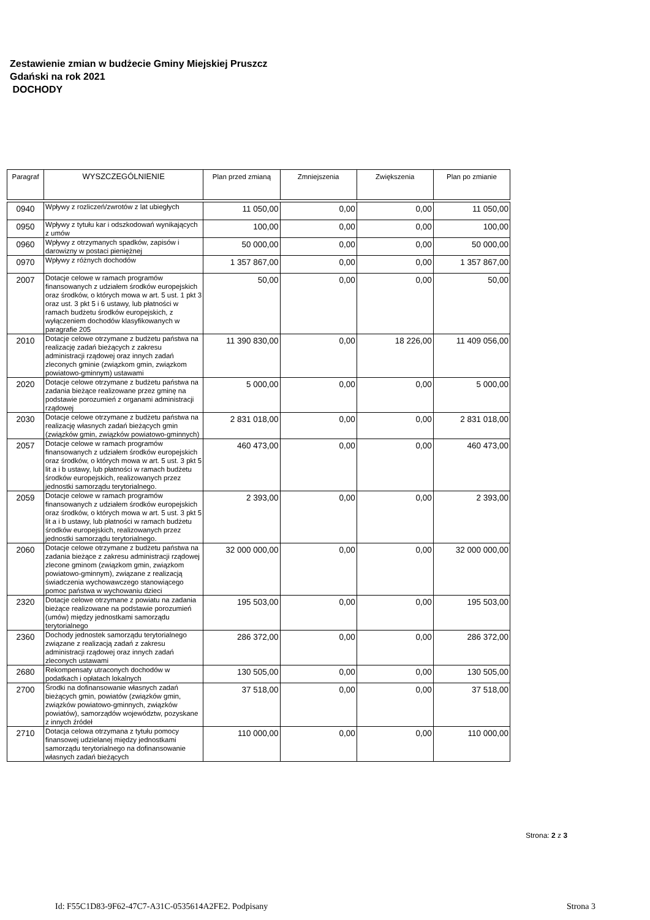Zestawienie zmian w budżecie Gminy Miejskiej Pruszcz
Gdański na rok 2021
DOCHODY
| Paragraf | WYSZCZEGÓLNIENIE | Plan przed zmianą | Zmniejszenia | Zwiększenia | Plan po zmianie |
| --- | --- | --- | --- | --- | --- |
| 0940 | Wpływy z rozliczeń/zwrotów z lat ubiegłych | 11 050,00 | 0,00 | 0,00 | 11 050,00 |
| 0950 | Wpływy z tytułu kar i odszkodowań wynikających z umów | 100,00 | 0,00 | 0,00 | 100,00 |
| 0960 | Wpływy z otrzymanych spadków, zapisów i darowizny w postaci pieniężnej | 50 000,00 | 0,00 | 0,00 | 50 000,00 |
| 0970 | Wpływy z różnych dochodów | 1 357 867,00 | 0,00 | 0,00 | 1 357 867,00 |
| 2007 | Dotacje celowe w ramach programów finansowanych z udziałem środków europejskich oraz środków, o których mowa w art. 5 ust. 1 pkt 3 oraz ust. 3 pkt 5 i 6 ustawy, lub płatności w ramach budżetu środków europejskich, z wyłączeniem dochodów klasyfikowanych w paragrafie 205 | 50,00 | 0,00 | 0,00 | 50,00 |
| 2010 | Dotacje celowe otrzymane z budżetu państwa na realizację zadań bieżących z zakresu administracji rządowej oraz innych zadań zleconych gminie (związkom gmin, związkom powiatowo-gminnym) ustawami | 11 390 830,00 | 0,00 | 18 226,00 | 11 409 056,00 |
| 2020 | Dotacje celowe otrzymane z budżetu państwa na zadania bieżące realizowane przez gminę na podstawie porozumień z organami administracji rządowej | 5 000,00 | 0,00 | 0,00 | 5 000,00 |
| 2030 | Dotacje celowe otrzymane z budżetu państwa na realizację własnych zadań bieżących gmin (związków gmin, związków powiatowo-gminnych) | 2 831 018,00 | 0,00 | 0,00 | 2 831 018,00 |
| 2057 | Dotacje celowe w ramach programów finansowanych z udziałem środków europejskich oraz środków, o których mowa w art. 5 ust. 3 pkt 5 lit a i b ustawy, lub płatności w ramach budżetu środków europejskich, realizowanych przez jednostki samorządu terytorialnego. | 460 473,00 | 0,00 | 0,00 | 460 473,00 |
| 2059 | Dotacje celowe w ramach programów finansowanych z udziałem środków europejskich oraz środków, o których mowa w art. 5 ust. 3 pkt 5 lit a i b ustawy, lub płatności w ramach budżetu środków europejskich, realizowanych przez jednostki samorządu terytorialnego. | 2 393,00 | 0,00 | 0,00 | 2 393,00 |
| 2060 | Dotacje celowe otrzymane z budżetu państwa na zadania bieżące z zakresu administracji rządowej zlecone gminom (związkom gmin, związkom powiatowo-gminnym), związane z realizacją świadczenia wychowawczego stanowiącego pomoc państwa w wychowaniu dzieci | 32 000 000,00 | 0,00 | 0,00 | 32 000 000,00 |
| 2320 | Dotacje celowe otrzymane z powiatu na zadania bieżące realizowane na podstawie porozumień (umów) między jednostkami samorządu terytorialnego | 195 503,00 | 0,00 | 0,00 | 195 503,00 |
| 2360 | Dochody jednostek samorządu terytorialnego związane z realizacją zadań z zakresu administracji rządowej oraz innych zadań zleconych ustawami | 286 372,00 | 0,00 | 0,00 | 286 372,00 |
| 2680 | Rekompensaty utraconych dochodów w podatkach i opłatach lokalnych | 130 505,00 | 0,00 | 0,00 | 130 505,00 |
| 2700 | Środki na dofinansowanie własnych zadań bieżących gmin, powiatów (związków gmin, związków powiatowo-gminnych, związków powiatów), samorządów województw, pozyskane z innych źródeł | 37 518,00 | 0,00 | 0,00 | 37 518,00 |
| 2710 | Dotacja celowa otrzymana z tytułu pomocy finansowej udzielanej między jednostkami samorządu terytorialnego na dofinansowanie własnych zadań bieżących | 110 000,00 | 0,00 | 0,00 | 110 000,00 |
Strona: 2 z 3
Id: F55C1D83-9F62-47C7-A31C-0535614A2FE2. Podpisany
Strona 3